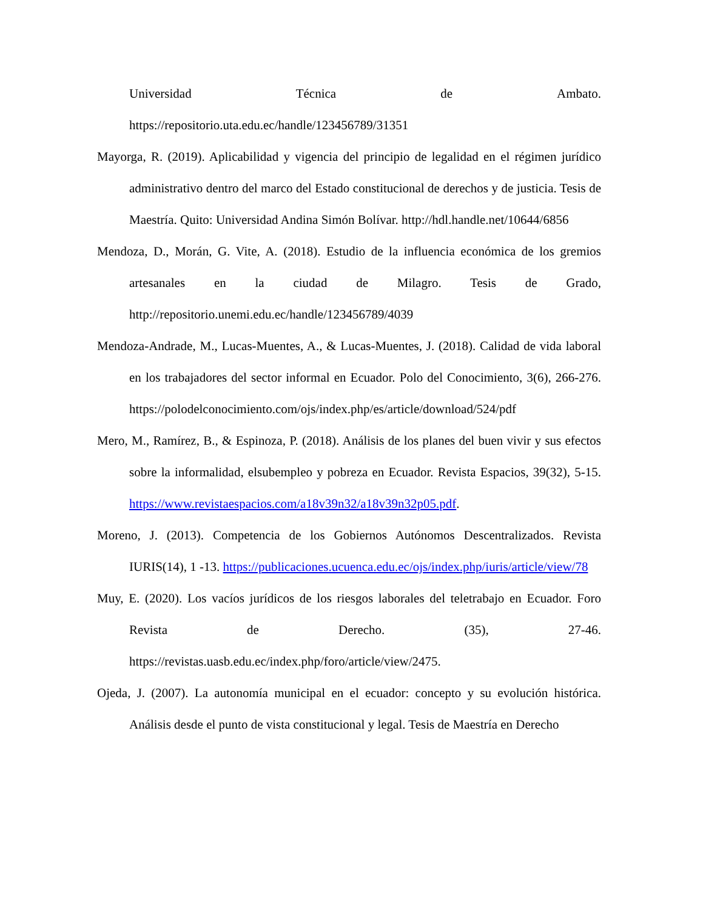Universidad Técnica de Ambato.
https://repositorio.uta.edu.ec/handle/123456789/31351
Mayorga, R. (2019). Aplicabilidad y vigencia del principio de legalidad en el régimen jurídico administrativo dentro del marco del Estado constitucional de derechos y de justicia. Tesis de Maestría. Quito: Universidad Andina Simón Bolívar. http://hdl.handle.net/10644/6856
Mendoza, D., Morán, G. Vite, A. (2018). Estudio de la influencia económica de los gremios artesanales en la ciudad de Milagro. Tesis de Grado, http://repositorio.unemi.edu.ec/handle/123456789/4039
Mendoza-Andrade, M., Lucas-Muentes, A., & Lucas-Muentes, J. (2018). Calidad de vida laboral en los trabajadores del sector informal en Ecuador. Polo del Conocimiento, 3(6), 266-276. https://polodelconocimiento.com/ojs/index.php/es/article/download/524/pdf
Mero, M., Ramírez, B., & Espinoza, P. (2018). Análisis de los planes del buen vivir y sus efectos sobre la informalidad, elsubempleo y pobreza en Ecuador. Revista Espacios, 39(32), 5-15. https://www.revistaespacios.com/a18v39n32/a18v39n32p05.pdf.
Moreno, J. (2013). Competencia de los Gobiernos Autónomos Descentralizados. Revista IURIS(14), 1 -13. https://publicaciones.ucuenca.edu.ec/ojs/index.php/iuris/article/view/78
Muy, E. (2020). Los vacíos jurídicos de los riesgos laborales del teletrabajo en Ecuador. Foro Revista de Derecho. (35), 27-46. https://revistas.uasb.edu.ec/index.php/foro/article/view/2475.
Ojeda, J. (2007). La autonomía municipal en el ecuador: concepto y su evolución histórica. Análisis desde el punto de vista constitucional y legal. Tesis de Maestría en Derecho